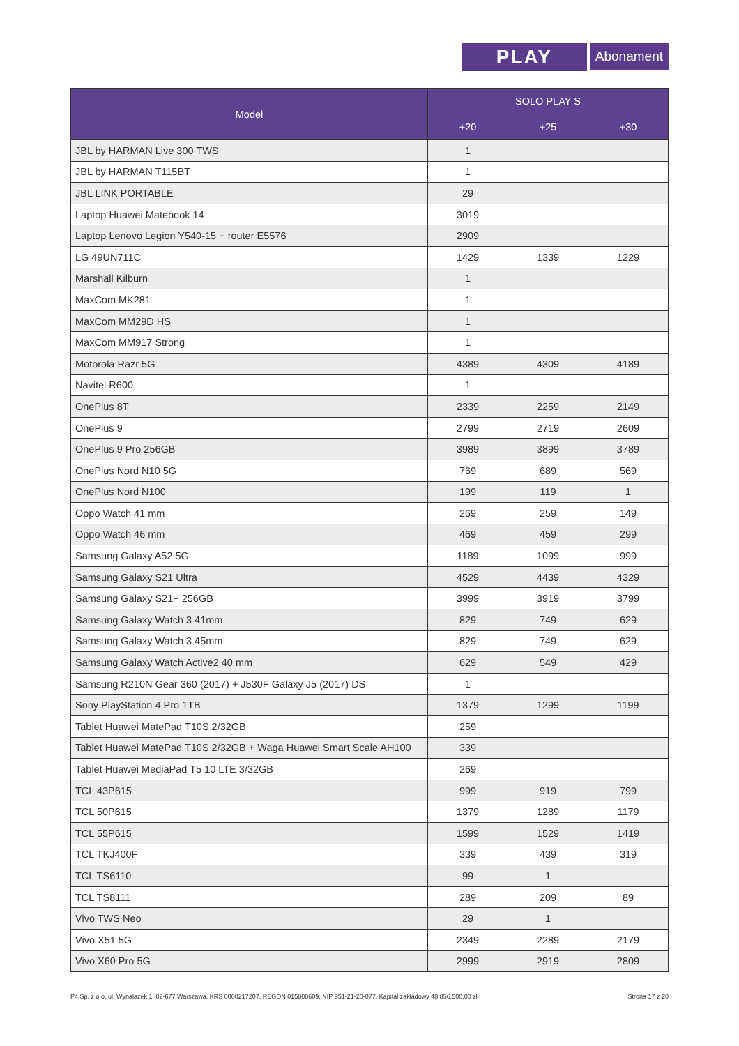PLAY
Abonament
| Model | SOLO PLAY S | | |
| --- | --- | --- | --- |
| | +20 | +25 | +30 |
| JBL by HARMAN Live 300 TWS | 1 | | |
| JBL by HARMAN T115BT | 1 | | |
| JBL LINK PORTABLE | 29 | | |
| Laptop Huawei Matebook 14 | 3019 | | |
| Laptop Lenovo Legion Y540-15 + router E5576 | 2909 | | |
| LG 49UN711C | 1429 | 1339 | 1229 |
| Marshall Kilburn | 1 | | |
| MaxCom MK281 | 1 | | |
| MaxCom MM29D HS | 1 | | |
| MaxCom MM917 Strong | 1 | | |
| Motorola Razr 5G | 4389 | 4309 | 4189 |
| Navitel R600 | 1 | | |
| OnePlus 8T | 2339 | 2259 | 2149 |
| OnePlus 9 | 2799 | 2719 | 2609 |
| OnePlus 9 Pro 256GB | 3989 | 3899 | 3789 |
| OnePlus Nord N10 5G | 769 | 689 | 569 |
| OnePlus Nord N100 | 199 | 119 | 1 |
| Oppo Watch 41 mm | 269 | 259 | 149 |
| Oppo Watch 46 mm | 469 | 459 | 299 |
| Samsung Galaxy A52 5G | 1189 | 1099 | 999 |
| Samsung Galaxy S21 Ultra | 4529 | 4439 | 4329 |
| Samsung Galaxy S21+ 256GB | 3999 | 3919 | 3799 |
| Samsung Galaxy Watch 3 41mm | 829 | 749 | 629 |
| Samsung Galaxy Watch 3 45mm | 829 | 749 | 629 |
| Samsung Galaxy Watch Active2 40 mm | 629 | 549 | 429 |
| Samsung R210N Gear 360 (2017) + J530F Galaxy J5 (2017) DS | 1 | | |
| Sony PlayStation 4 Pro 1TB | 1379 | 1299 | 1199 |
| Tablet Huawei MatePad T10S 2/32GB | 259 | | |
| Tablet Huawei MatePad T10S 2/32GB + Waga Huawei Smart Scale AH100 | 339 | | |
| Tablet Huawei MediaPad T5 10 LTE 3/32GB | 269 | | |
| TCL 43P615 | 999 | 919 | 799 |
| TCL 50P615 | 1379 | 1289 | 1179 |
| TCL 55P615 | 1599 | 1529 | 1419 |
| TCL TKJ400F | 339 | 439 | 319 |
| TCL TS6110 | 99 | 1 | |
| TCL TS8111 | 289 | 209 | 89 |
| Vivo TWS Neo | 29 | 1 | |
| Vivo X51 5G | 2349 | 2289 | 2179 |
| Vivo X60 Pro 5G | 2999 | 2919 | 2809 |
P4 Sp. z o.o. ul. Wynalazek 1, 02-677 Warszawa, KRS 0000217207, REGON 015808609, NIP 951-21-20-077, Kapitał zakładowy 48.856.500,00 zł Strona 17 z 20